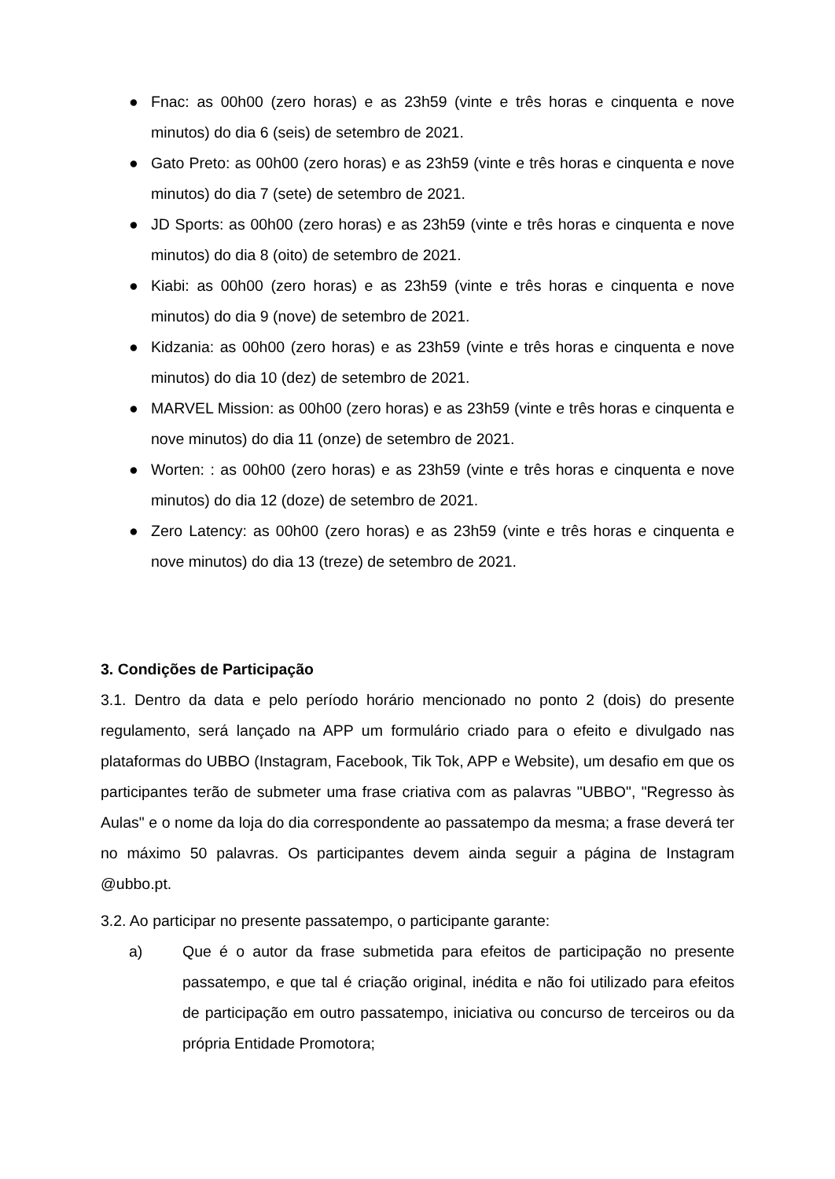● Fnac: as 00h00 (zero horas) e as 23h59 (vinte e três horas e cinquenta e nove minutos) do dia 6 (seis) de setembro de 2021.
● Gato Preto: as 00h00 (zero horas) e as 23h59 (vinte e três horas e cinquenta e nove minutos) do dia 7 (sete) de setembro de 2021.
● JD Sports: as 00h00 (zero horas) e as 23h59 (vinte e três horas e cinquenta e nove minutos) do dia 8 (oito) de setembro de 2021.
● Kiabi: as 00h00 (zero horas) e as 23h59 (vinte e três horas e cinquenta e nove minutos) do dia 9 (nove) de setembro de 2021.
● Kidzania: as 00h00 (zero horas) e as 23h59 (vinte e três horas e cinquenta e nove minutos) do dia 10 (dez) de setembro de 2021.
● MARVEL Mission: as 00h00 (zero horas) e as 23h59 (vinte e três horas e cinquenta e nove minutos) do dia 11 (onze) de setembro de 2021.
● Worten: : as 00h00 (zero horas) e as 23h59 (vinte e três horas e cinquenta e nove minutos) do dia 12 (doze) de setembro de 2021.
● Zero Latency: as 00h00 (zero horas) e as 23h59 (vinte e três horas e cinquenta e nove minutos) do dia 13 (treze) de setembro de 2021.
3. Condições de Participação
3.1. Dentro da data e pelo período horário mencionado no ponto 2 (dois) do presente regulamento, será lançado na APP um formulário criado para o efeito e divulgado nas plataformas do UBBO (Instagram, Facebook, Tik Tok, APP e Website), um desafio em que os participantes terão de submeter uma frase criativa com as palavras "UBBO", "Regresso às Aulas" e o nome da loja do dia correspondente ao passatempo da mesma; a frase deverá ter no máximo 50 palavras. Os participantes devem ainda seguir a página de Instagram @ubbo.pt.
3.2. Ao participar no presente passatempo, o participante garante:
a) Que é o autor da frase submetida para efeitos de participação no presente passatempo, e que tal é criação original, inédita e não foi utilizado para efeitos de participação em outro passatempo, iniciativa ou concurso de terceiros ou da própria Entidade Promotora;